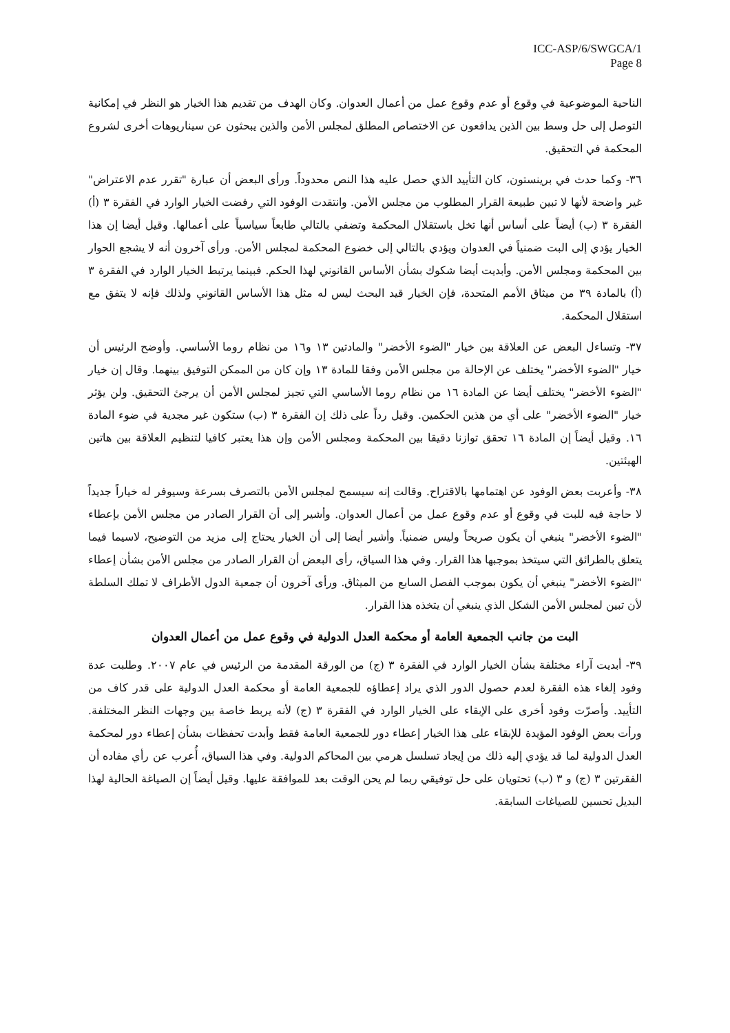ICC-ASP/6/SWGCA/1
Page 8
الناحية الموضوعية في وقوع أو عدم وقوع عمل من أعمال العدوان. وكان الهدف من تقديم هذا الخيار هو النظر في إمكانية التوصل إلى حل وسط بين الذين يدافعون عن الاختصاص المطلق لمجلس الأمن والذين يبحثون عن سيناريوهات أخرى لشروع المحكمة في التحقيق.
٣٦- وكما حدث في برينستون، كان التأييد الذي حصل عليه هذا النص محدوداً. ورأى البعض أن عبارة "تقرر عدم الاعتراض" غير واضحة لأنها لا تبين طبيعة القرار المطلوب من مجلس الأمن. وانتقدت الوفود التي رفضت الخيار الوارد في الفقرة ٣ (أ) الفقرة ٣ (ب) أيضاً على أساس أنها تخل باستقلال المحكمة وتضفي بالتالي طابعاً سياسياً على أعمالها. وقيل أيضا إن هذا الخيار يؤدي إلى البت ضمنياً في العدوان ويؤدي بالتالي إلى خضوع المحكمة لمجلس الأمن. ورأى آخرون أنه لا يشجع الحوار بين المحكمة ومجلس الأمن. وأبديت أيضا شكوك بشأن الأساس القانوني لهذا الحكم. فبينما يرتبط الخيار الوارد في الفقرة ٣ (أ) بالمادة ٣٩ من ميثاق الأمم المتحدة، فإن الخيار قيد البحث ليس له مثل هذا الأساس القانوني ولذلك فإنه لا يتفق مع استقلال المحكمة.
٣٧- وتساءل البعض عن العلاقة بين خيار "الضوء الأخضر" والمادتين ١٣ و١٦ من نظام روما الأساسي. وأوضح الرئيس أن خيار "الضوء الأخضر" يختلف عن الإحالة من مجلس الأمن وفقا للمادة ١٣ وإن كان من الممكن التوفيق بينهما. وقال إن خيار "الضوء الأخضر" يختلف أيضا عن المادة ١٦ من نظام روما الأساسي التي تجيز لمجلس الأمن أن يرجئ التحقيق. ولن يؤثر خيار "الضوء الأخضر" على أي من هذين الحكمين. وقيل رداً على ذلك إن الفقرة ٣ (ب) ستكون غير مجدية في ضوء المادة ١٦. وقيل أيضاً إن المادة ١٦ تحقق توازنا دقيقا بين المحكمة ومجلس الأمن وإن هذا يعتبر كافيا لتنظيم العلاقة بين هاتين الهيئتين.
٣٨- وأعربت بعض الوفود عن اهتمامها بالاقتراح. وقالت إنه سيسمح لمجلس الأمن بالتصرف بسرعة وسيوفر له خياراً جديداً لا حاجة فيه للبت في وقوع أو عدم وقوع عمل من أعمال العدوان. وأشير إلى أن القرار الصادر من مجلس الأمن بإعطاء "الضوء الأخضر" ينبغي أن يكون صريحاً وليس ضمنياً. وأشير أيضا إلى أن الخيار يحتاج إلى مزيد من التوضيح، لاسيما فيما يتعلق بالطرائق التي سيتخذ بموجبها هذا القرار. وفي هذا السياق، رأى البعض أن القرار الصادر من مجلس الأمن بشأن إعطاء "الضوء الأخضر" ينبغي أن يكون بموجب الفصل السابع من الميثاق. ورأى آخرون أن جمعية الدول الأطراف لا تملك السلطة لأن تبين لمجلس الأمن الشكل الذي ينبغي أن يتخذه هذا القرار.
البت من جانب الجمعية العامة أو محكمة العدل الدولية في وقوع عمل من أعمال العدوان
٣٩- أبديت آراء مختلفة بشأن الخيار الوارد في الفقرة ٣ (ج) من الورقة المقدمة من الرئيس في عام ٢٠٠٧. وطلبت عدة وفود إلغاء هذه الفقرة لعدم حصول الدور الذي يراد إعطاؤه للجمعية العامة أو محكمة العدل الدولية على قدر كاف من التأييد. وأصرّت وفود أخرى على الإبقاء على الخيار الوارد في الفقرة ٣ (ج) لأنه يربط خاصة بين وجهات النظر المختلفة. ورأت بعض الوفود المؤيدة للإبقاء على هذا الخيار إعطاء دور للجمعية العامة فقط وأبدت تحفظات بشأن إعطاء دور لمحكمة العدل الدولية لما قد يؤدي إليه ذلك من إيجاد تسلسل هرمي بين المحاكم الدولية. وفي هذا السياق، أُعرب عن رأي مفاده أن الفقرتين ٣ (ج) و ٣ (ب) تحتويان على حل توفيقي ربما لم يحن الوقت بعد للموافقة عليها. وقيل أيضاً إن الصياغة الحالية لهذا البديل تحسين للصياغات السابقة.